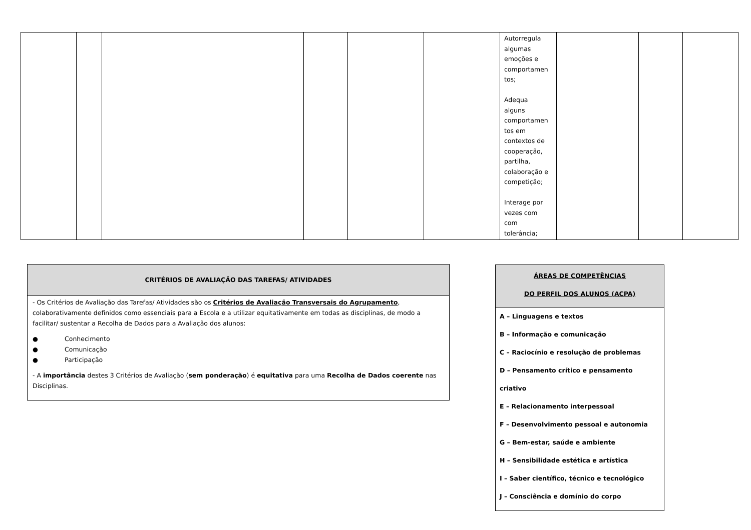| | | | | | | Autorregula algumas emoções e comportamen tos; Adequa alguns comportamen tos em contextos de cooperação, partilha, colaboração e competição; Interage por vezes com com tolerância; | | | |
CRITÉRIOS DE AVALIAÇÃO DAS TAREFAS/ ATIVIDADES
- Os Critérios de Avaliação das Tarefas/ Atividades são os Critérios de Avaliação Transversais do Agrupamento, colaborativamente definidos como essenciais para a Escola e a utilizar equitativamente em todas as disciplinas, de modo a facilitar/ sustentar a Recolha de Dados para a Avaliação dos alunos:
● Conhecimento
● Comunicação
● Participação
- A importância destes 3 Critérios de Avaliação (sem ponderação) é equitativa para uma Recolha de Dados coerente nas Disciplinas.
ÁREAS DE COMPETÊNCIAS
DO PERFIL DOS ALUNOS (ACPA)
A – Linguagens e textos
B – Informação e comunicação
C – Raciocínio e resolução de problemas
D – Pensamento crítico e pensamento criativo
E – Relacionamento interpessoal
F – Desenvolvimento pessoal e autonomia
G – Bem-estar, saúde e ambiente
H – Sensibilidade estética e artística
I – Saber científico, técnico e tecnológico
J – Consciência e domínio do corpo